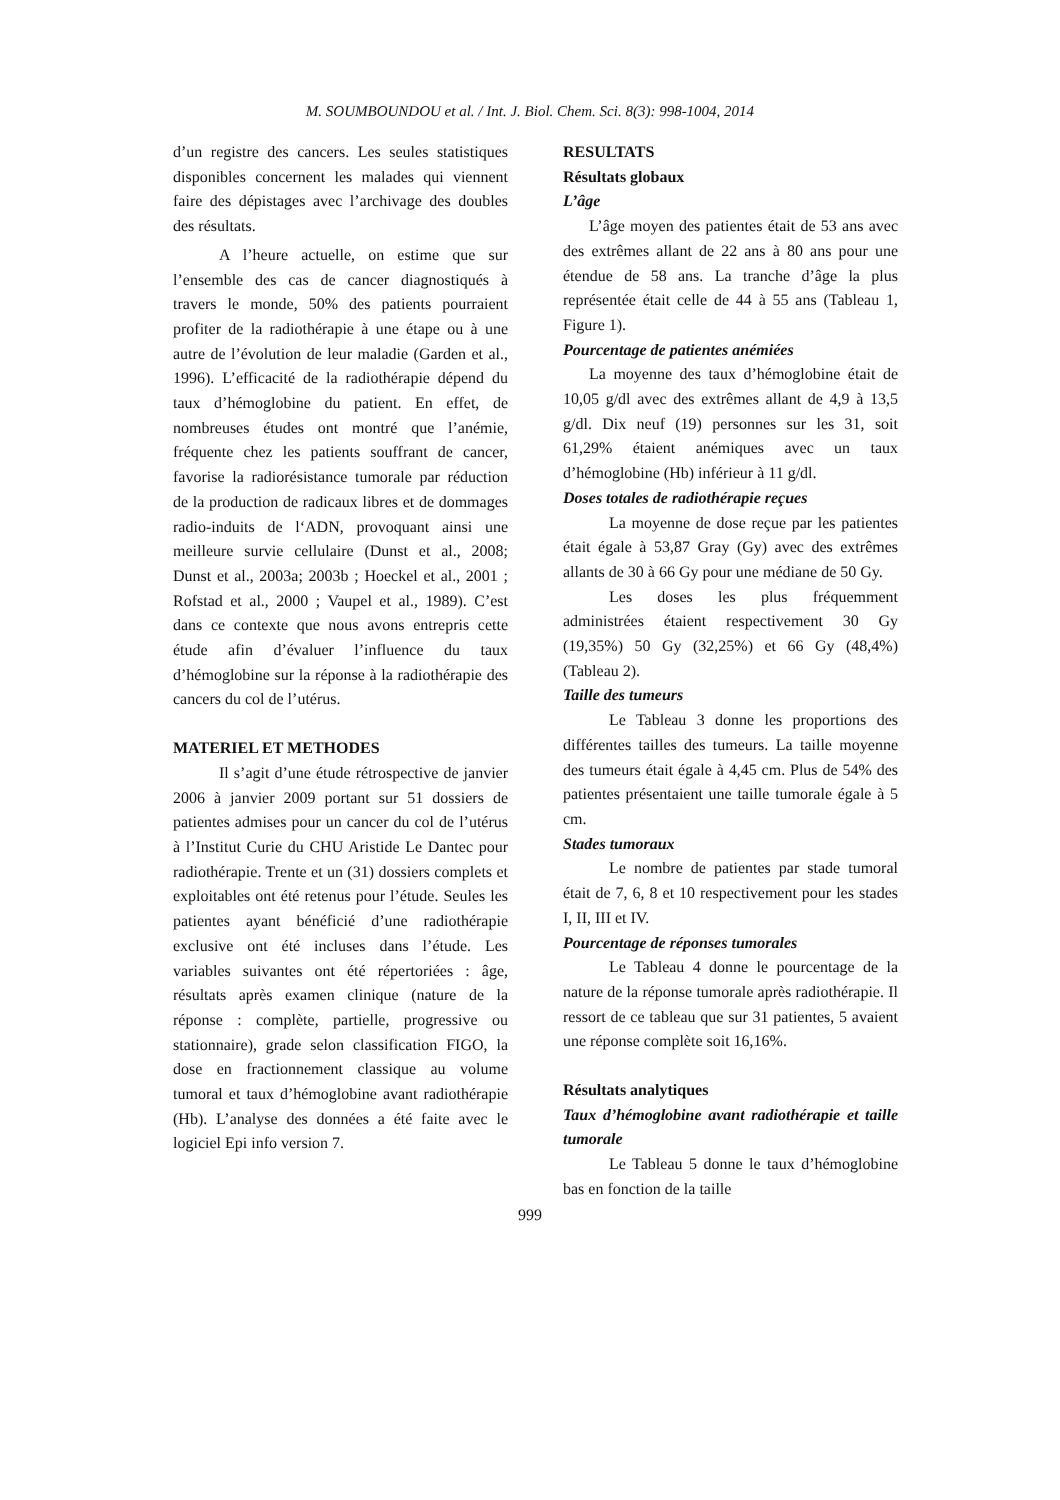M. SOUMBOUNDOU et al. / Int. J. Biol. Chem. Sci. 8(3): 998-1004, 2014
d’un registre des cancers. Les seules statistiques disponibles concernent les malades qui viennent faire des dépistages avec l’archivage des doubles des résultats.
A l’heure actuelle, on estime que sur l’ensemble des cas de cancer diagnostiqués à travers le monde, 50% des patients pourraient profiter de la radiothérapie à une étape ou à une autre de l’évolution de leur maladie (Garden et al., 1996). L’efficacité de la radiothérapie dépend du taux d’hémoglobine du patient. En effet, de nombreuses études ont montré que l’anémie, fréquente chez les patients souffrant de cancer, favorise la radiorésistance tumorale par réduction de la production de radicaux libres et de dommages radio-induits de l‘ADN, provoquant ainsi une meilleure survie cellulaire (Dunst et al., 2008; Dunst et al., 2003a; 2003b ; Hoeckel et al., 2001 ; Rofstad et al., 2000 ; Vaupel et al., 1989). C’est dans ce contexte que nous avons entrepris cette étude afin d’évaluer l’influence du taux d’hémoglobine sur la réponse à la radiothérapie des cancers du col de l’utérus.
MATERIEL ET METHODES
Il s’agit d’une étude rétrospective de janvier 2006 à janvier 2009 portant sur 51 dossiers de patientes admises pour un cancer du col de l’utérus à l’Institut Curie du CHU Aristide Le Dantec pour radiothérapie. Trente et un (31) dossiers complets et exploitables ont été retenus pour l’étude. Seules les patientes ayant bénéficié d’une radiothérapie exclusive ont été incluses dans l’étude. Les variables suivantes ont été répertoriées : âge, résultats après examen clinique (nature de la réponse : complète, partielle, progressive ou stationnaire), grade selon classification FIGO, la dose en fractionnement classique au volume tumoral et taux d’hémoglobine avant radiothérapie (Hb). L’analyse des données a été faite avec le logiciel Epi info version 7.
RESULTATS
Résultats globaux
L’âge
L’âge moyen des patientes était de 53 ans avec des extrêmes allant de 22 ans à 80 ans pour une étendue de 58 ans. La tranche d’âge la plus représentée était celle de 44 à 55 ans (Tableau 1, Figure 1).
Pourcentage de patientes anémiées
La moyenne des taux d’hémoglobine était de 10,05 g/dl avec des extrêmes allant de 4,9 à 13,5 g/dl. Dix neuf (19) personnes sur les 31, soit 61,29% étaient anémiques avec un taux d’hémoglobine (Hb) inférieur à 11 g/dl.
Doses totales de radiothérapie reçues
La moyenne de dose reçue par les patientes était égale à 53,87 Gray (Gy) avec des extrêmes allants de 30 à 66 Gy pour une médiane de 50 Gy.
Les doses les plus fréquemment administrées étaient respectivement 30 Gy (19,35%) 50 Gy (32,25%) et 66 Gy (48,4%) (Tableau 2).
Taille des tumeurs
Le Tableau 3 donne les proportions des différentes tailles des tumeurs. La taille moyenne des tumeurs était égale à 4,45 cm. Plus de 54% des patientes présentaient une taille tumorale égale à 5 cm.
Stades tumoraux
Le nombre de patientes par stade tumoral était de 7, 6, 8 et 10 respectivement pour les stades I, II, III et IV.
Pourcentage de réponses tumorales
Le Tableau 4 donne le pourcentage de la nature de la réponse tumorale après radiothérapie. Il ressort de ce tableau que sur 31 patientes, 5 avaient une réponse complète soit 16,16%.
Résultats analytiques
Taux d’hémoglobine avant radiothérapie et taille tumorale
Le Tableau 5 donne le taux d’hémoglobine bas en fonction de la taille
999